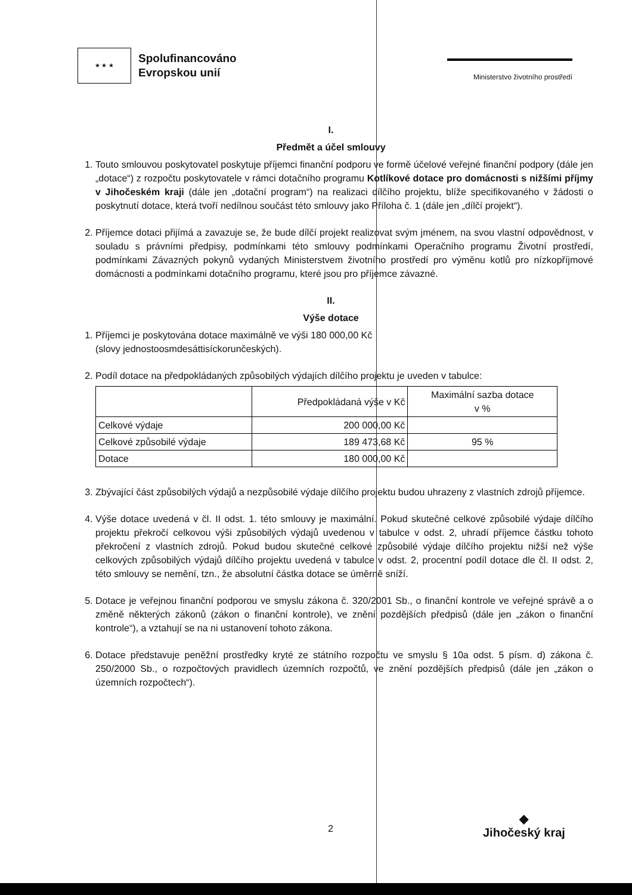★ ★ ★
Spolufinancováno
Evropskou unií
Ministerstvo životního prostředí
I.
Předmět a účel smlouvy
1. Touto smlouvou poskytovatel poskytuje příjemci finanční podporu ve formě účelové veřejné finanční podpory (dále jen „dotace“) z rozpočtu poskytovatele v rámci dotačního programu Kotlíkové dotace pro domácnosti s nižšími příjmy v Jihočeském kraji (dále jen „dotační program“) na realizaci dílčího projektu, blíže specifikovaného v žádosti o poskytnutí dotace, která tvoří nedílnou součást této smlouvy jako Příloha č. 1 (dále jen „dílčí projekt“).
2. Příjemce dotaci přijímá a zavazuje se, že bude dílčí projekt realizovat svým jménem, na svou vlastní odpovědnost, v souladu s právními předpisy, podmínkami této smlouvy podmínkami Operačního programu Životní prostředí, podmínkami Závazných pokynů vydaných Ministerstvem životního prostředí pro výměnu kotlů pro nízkopříjmové domácnosti a podmínkami dotačního programu, které jsou pro příjemce závazné.
II.
Výše dotace
1. Příjemci je poskytována dotace maximálně ve výši 180 000,00 Kč
(slovy jednostoosmdesáttisíckorunčeských).
2. Podíl dotace na předpokládaných způsobilých výdajích dílčího projektu je uveden v tabulce:
| | Předpokládaná výše v Kč | Maximální sazba dotace v % |
| Celkové výdaje | 200 000,00 Kč | |
| Celkové způsobilé výdaje | 189 473,68 Kč | 95 % |
| Dotace | 180 000,00 Kč | |
3. Zbývající část způsobilých výdajů a nezpůsobilé výdaje dílčího projektu budou uhrazeny z vlastních zdrojů příjemce.
4. Výše dotace uvedená v čl. II odst. 1. této smlouvy je maximální. Pokud skutečné celkové způsobilé výdaje dílčího projektu překročí celkovou výši způsobilých výdajů uvedenou v tabulce v odst. 2, uhradí příjemce částku tohoto překročení z vlastních zdrojů. Pokud budou skutečné celkové způsobilé výdaje dílčího projektu nižší než výše celkových způsobilých výdajů dílčího projektu uvedená v tabulce v odst. 2, procentní podíl dotace dle čl. II odst. 2, této smlouvy se nemění, tzn., že absolutní částka dotace se úměrně sníží.
5. Dotace je veřejnou finanční podporou ve smyslu zákona č. 320/2001 Sb., o finanční kontrole ve veřejné správě a o změně některých zákonů (zákon o finanční kontrole), ve znění pozdějších předpisů (dále jen „zákon o finanční kontrole“), a vztahují se na ni ustanovení tohoto zákona.
6. Dotace představuje peněžní prostředky kryté ze státního rozpočtu ve smyslu § 10a odst. 5 písm. d) zákona č. 250/2000 Sb., o rozpočtových pravidlech územních rozpočtů, ve znění pozdějších předpisů (dále jen „zákon o územních rozpočtech“).
2
◆
Jihočeský kraj